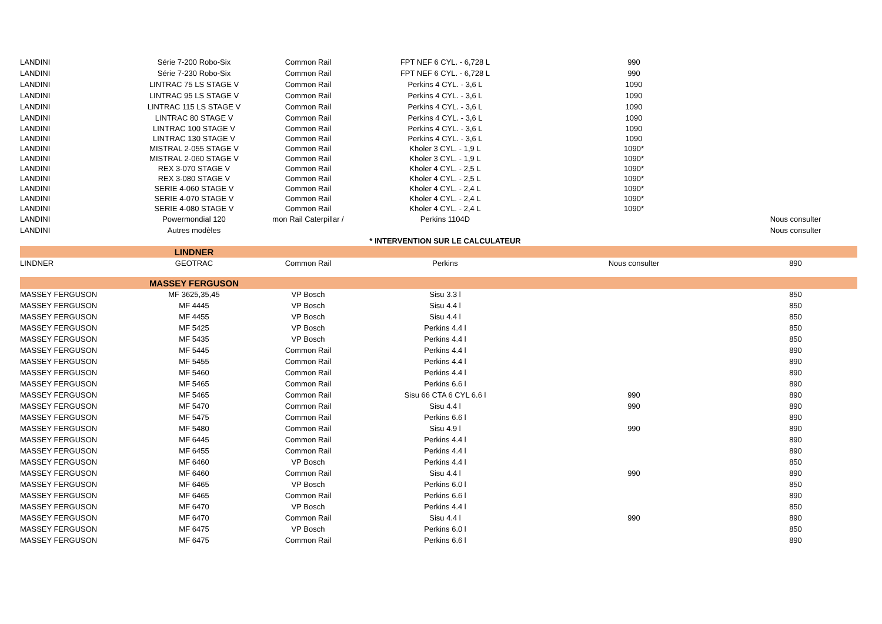| LANDINI | Série 7-200 Robo-Six | Common Rail | FPT NEF 6 CYL. - 6,728 L | 990 | |
| LANDINI | Série 7-230 Robo-Six | Common Rail | FPT NEF 6 CYL. - 6,728 L | 990 | |
| LANDINI | LINTRAC 75 LS STAGE V | Common Rail | Perkins 4 CYL. - 3,6 L | 1090 | |
| LANDINI | LINTRAC 95 LS STAGE V | Common Rail | Perkins 4 CYL. - 3,6 L | 1090 | |
| LANDINI | LINTRAC 115 LS STAGE V | Common Rail | Perkins 4 CYL. - 3,6 L | 1090 | |
| LANDINI | LINTRAC 80 STAGE V | Common Rail | Perkins 4 CYL. - 3,6 L | 1090 | |
| LANDINI | LINTRAC 100 STAGE V | Common Rail | Perkins 4 CYL. - 3,6 L | 1090 | |
| LANDINI | LINTRAC 130 STAGE V | Common Rail | Perkins 4 CYL. - 3,6 L | 1090 | |
| LANDINI | MISTRAL 2-055 STAGE V | Common Rail | Kholer 3 CYL. - 1,9 L | 1090* | |
| LANDINI | MISTRAL 2-060 STAGE V | Common Rail | Kholer 3 CYL. - 1,9 L | 1090* | |
| LANDINI | REX 3-070 STAGE V | Common Rail | Kholer 4 CYL. - 2,5 L | 1090* | |
| LANDINI | REX 3-080 STAGE V | Common Rail | Kholer 4 CYL. - 2,5 L | 1090* | |
| LANDINI | SERIE 4-060 STAGE V | Common Rail | Kholer 4 CYL. - 2,4 L | 1090* | |
| LANDINI | SERIE 4-070 STAGE V | Common Rail | Kholer 4 CYL. - 2,4 L | 1090* | |
| LANDINI | SERIE 4-080 STAGE V | Common Rail | Kholer 4 CYL. - 2,4 L | 1090* | |
| LANDINI | Powermondial 120 | mon Rail Caterpillar / | Perkins 1104D | | Nous consulter |
| LANDINI | Autres modèles | | | | Nous consulter |
| | | | * INTERVENTION SUR LE CALCULATEUR | | |
| | LINDNER | | | | |
| LINDNER | GEOTRAC | Common Rail | Perkins | Nous consulter | 890 |
| | MASSEY FERGUSON | | | | |
| MASSEY FERGUSON | MF 3625,35,45 | VP Bosch | Sisu 3.3 l | | 850 |
| MASSEY FERGUSON | MF 4445 | VP Bosch | Sisu 4.4 l | | 850 |
| MASSEY FERGUSON | MF 4455 | VP Bosch | Sisu 4.4 l | | 850 |
| MASSEY FERGUSON | MF 5425 | VP Bosch | Perkins 4.4 l | | 850 |
| MASSEY FERGUSON | MF 5435 | VP Bosch | Perkins 4.4 l | | 850 |
| MASSEY FERGUSON | MF 5445 | Common Rail | Perkins 4.4 l | | 890 |
| MASSEY FERGUSON | MF 5455 | Common Rail | Perkins 4.4 l | | 890 |
| MASSEY FERGUSON | MF 5460 | Common Rail | Perkins 4.4 l | | 890 |
| MASSEY FERGUSON | MF 5465 | Common Rail | Perkins 6.6 l | | 890 |
| MASSEY FERGUSON | MF 5465 | Common Rail | Sisu 66 CTA 6 CYL 6.6 l | 990 | 890 |
| MASSEY FERGUSON | MF 5470 | Common Rail | Sisu 4.4 l | 990 | 890 |
| MASSEY FERGUSON | MF 5475 | Common Rail | Perkins 6.6 l | | 890 |
| MASSEY FERGUSON | MF 5480 | Common Rail | Sisu 4.9 l | 990 | 890 |
| MASSEY FERGUSON | MF 6445 | Common Rail | Perkins 4.4 l | | 890 |
| MASSEY FERGUSON | MF 6455 | Common Rail | Perkins 4.4 l | | 890 |
| MASSEY FERGUSON | MF 6460 | VP Bosch | Perkins 4.4 l | | 850 |
| MASSEY FERGUSON | MF 6460 | Common Rail | Sisu 4.4 l | 990 | 890 |
| MASSEY FERGUSON | MF 6465 | VP Bosch | Perkins 6.0 l | | 850 |
| MASSEY FERGUSON | MF 6465 | Common Rail | Perkins 6.6 l | | 890 |
| MASSEY FERGUSON | MF 6470 | VP Bosch | Perkins 4.4 l | | 850 |
| MASSEY FERGUSON | MF 6470 | Common Rail | Sisu 4.4 l | 990 | 890 |
| MASSEY FERGUSON | MF 6475 | VP Bosch | Perkins 6.0 l | | 850 |
| MASSEY FERGUSON | MF 6475 | Common Rail | Perkins 6.6 l | | 890 |